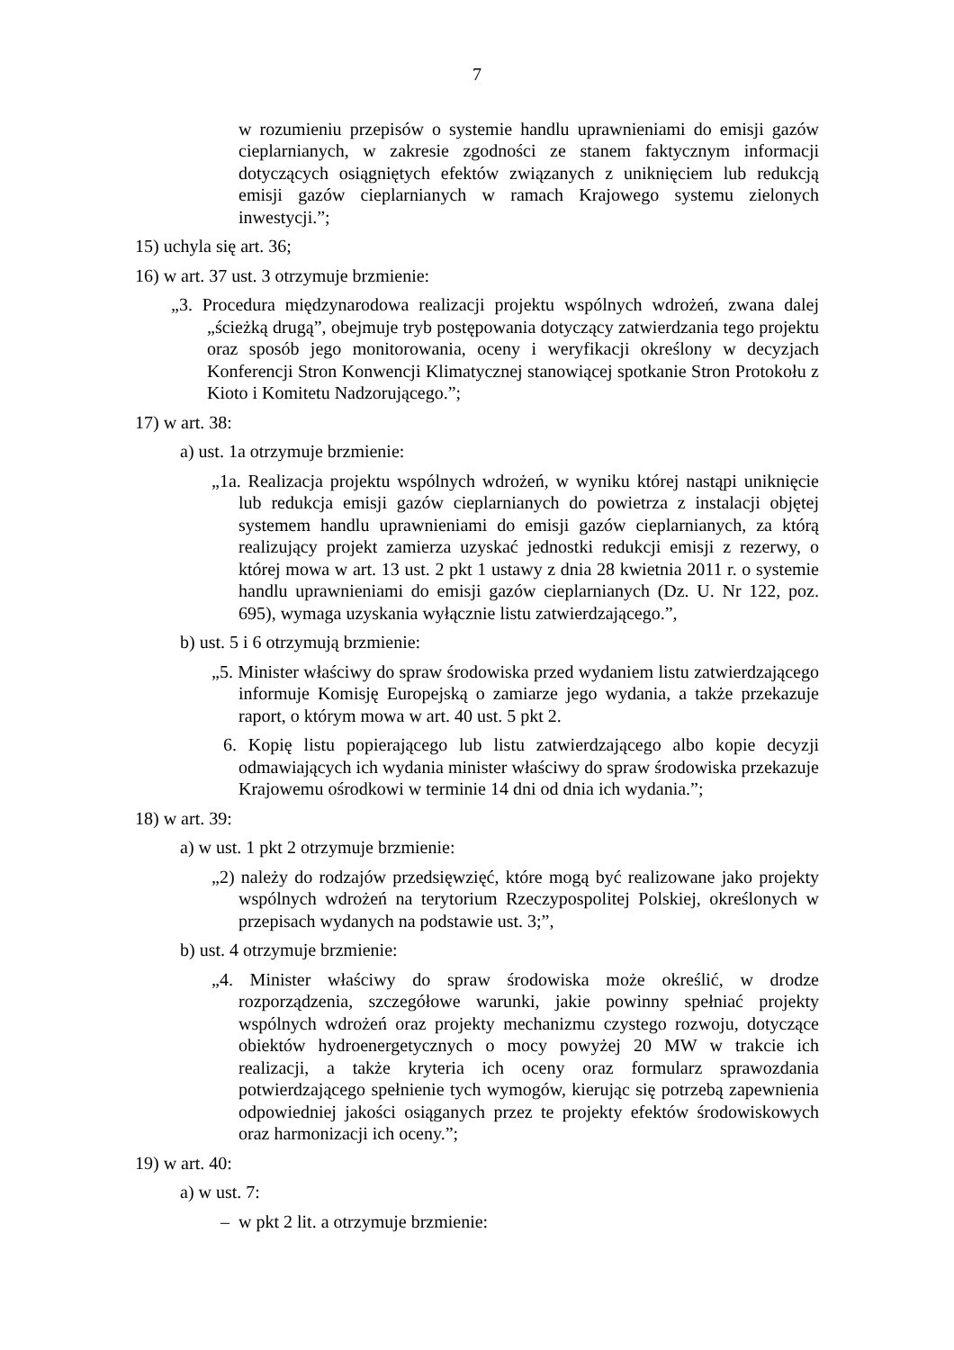7
w rozumieniu przepisów o systemie handlu uprawnieniami do emisji gazów cieplarnianych, w zakresie zgodności ze stanem faktycznym informacji dotyczących osiągniętych efektów związanych z uniknięciem lub redukcją emisji gazów cieplarnianych w ramach Krajowego systemu zielonych inwestycji.”;
15) uchyla się art. 36;
16) w art. 37 ust. 3 otrzymuje brzmienie:
„3. Procedura międzynarodowa realizacji projektu wspólnych wdrożeń, zwana dalej „ścieżką drugą”, obejmuje tryb postępowania dotyczący zatwierdzania tego projektu oraz sposób jego monitorowania, oceny i weryfikacji określony w decyzjach Konferencji Stron Konwencji Klimatycznej stanowiącej spotkanie Stron Protokołu z Kioto i Komitetu Nadzorującego.”;
17) w art. 38:
a) ust. 1a otrzymuje brzmienie:
„1a. Realizacja projektu wspólnych wdrożeń, w wyniku której nastąpi uniknięcie lub redukcja emisji gazów cieplarnianych do powietrza z instalacji objętej systemem handlu uprawnieniami do emisji gazów cieplarnianych, za którą realizujący projekt zamierza uzyskać jednostki redukcji emisji z rezerwy, o której mowa w art. 13 ust. 2 pkt 1 ustawy z dnia 28 kwietnia 2011 r. o systemie handlu uprawnieniami do emisji gazów cieplarnianych (Dz. U. Nr 122, poz. 695), wymaga uzyskania wyłącznie listu zatwierdzającego.”,
b) ust. 5 i 6 otrzymują brzmienie:
„5. Minister właściwy do spraw środowiska przed wydaniem listu zatwierdzającego informuje Komisję Europejską o zamiarze jego wydania, a także przekazuje raport, o którym mowa w art. 40 ust. 5 pkt 2.
6. Kopię listu popierającego lub listu zatwierdzającego albo kopie decyzji odmawiających ich wydania minister właściwy do spraw środowiska przekazuje Krajowemu ośrodkowi w terminie 14 dni od dnia ich wydania.”;
18) w art. 39:
a) w ust. 1 pkt 2 otrzymuje brzmienie:
„2) należy do rodzajów przedsięwzięć, które mogą być realizowane jako projekty wspólnych wdrożeń na terytorium Rzeczypospolitej Polskiej, określonych w przepisach wydanych na podstawie ust. 3;”,
b) ust. 4 otrzymuje brzmienie:
„4. Minister właściwy do spraw środowiska może określić, w drodze rozporządzenia, szczegółowe warunki, jakie powinny spełniać projekty wspólnych wdrożeń oraz projekty mechanizmu czystego rozwoju, dotyczące obiektów hydroenergetycznych o mocy powyżej 20 MW w trakcie ich realizacji, a także kryteria ich oceny oraz formularz sprawozdania potwierdzającego spełnienie tych wymogów, kierując się potrzebą zapewnienia odpowiedniej jakości osiąganych przez te projekty efektów środowiskowych oraz harmonizacji ich oceny.”;
19) w art. 40:
a) w ust. 7:
– w pkt 2 lit. a otrzymuje brzmienie: